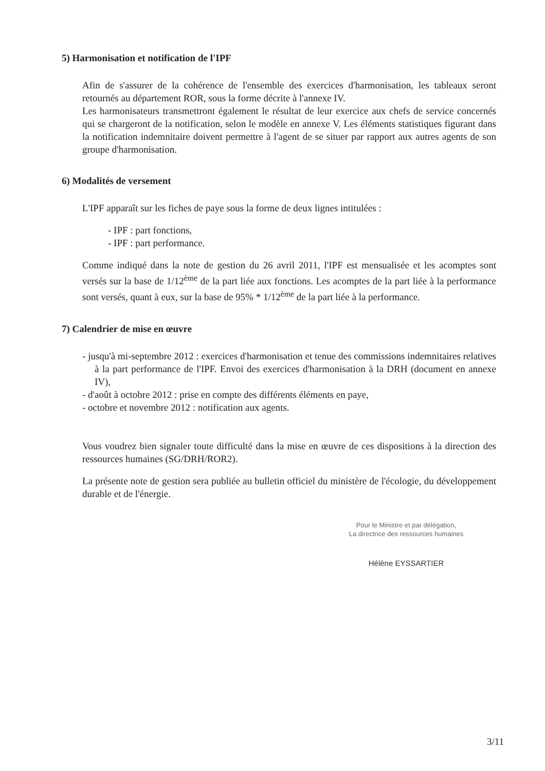5) Harmonisation et notification de l'IPF
Afin de s'assurer de la cohérence de l'ensemble des exercices d'harmonisation, les tableaux seront retournés au département ROR, sous la forme décrite à l'annexe IV.
Les harmonisateurs transmettront également le résultat de leur exercice aux chefs de service concernés qui se chargeront de la notification, selon le modèle en annexe V. Les éléments statistiques figurant dans la notification indemnitaire doivent permettre à l'agent de se situer par rapport aux autres agents de son groupe d'harmonisation.
6) Modalités de versement
L'IPF apparaît sur les fiches de paye sous la forme de deux lignes intitulées :
- IPF : part fonctions,
- IPF : part performance.
Comme indiqué dans la note de gestion du 26 avril 2011, l'IPF est mensualisée et les acomptes sont versés sur la base de 1/12<sup>ème</sup> de la part liée aux fonctions. Les acomptes de la part liée à la performance sont versés, quant à eux, sur la base de 95% * 1/12<sup>ème</sup> de la part liée à la performance.
7) Calendrier de mise en œuvre
- jusqu'à mi-septembre 2012 : exercices d'harmonisation et tenue des commissions indemnitaires relatives à la part performance de l'IPF. Envoi des exercices d'harmonisation à la DRH (document en annexe IV),
- d'août à octobre 2012 : prise en compte des différents éléments en paye,
- octobre et novembre 2012 : notification aux agents.
Vous voudrez bien signaler toute difficulté dans la mise en œuvre de ces dispositions à la direction des ressources humaines (SG/DRH/ROR2).
La présente note de gestion sera publiée au bulletin officiel du ministère de l'écologie, du développement durable et de l'énergie.
Pour le Ministre et par délégation,
La directrice des ressources humaines
Hélène EYSSARTIER
3/11